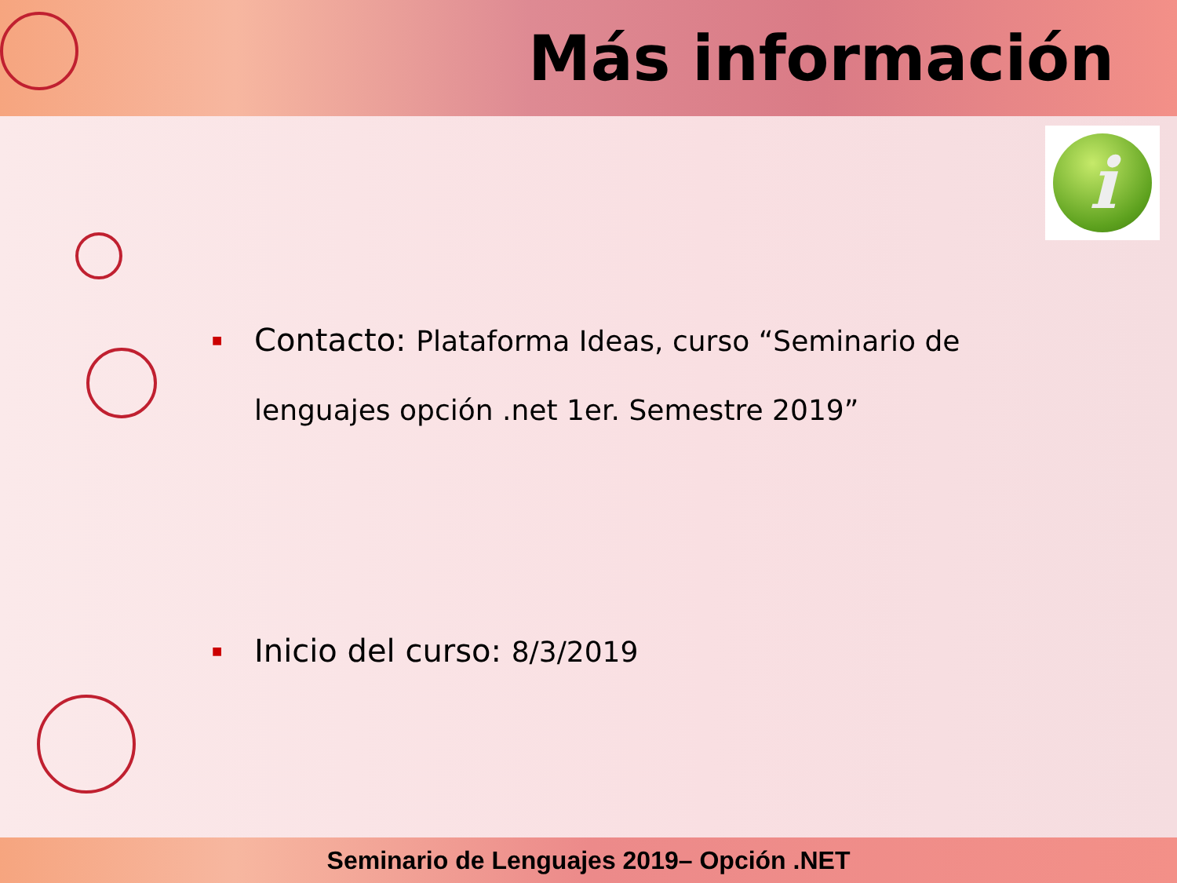Más información
i
■ Contacto: Plataforma Ideas, curso “Seminario de lenguajes opción .net 1er. Semestre 2019”
■ Inicio del curso: 8/3/2019
Seminario de Lenguajes 2019– Opción .NET